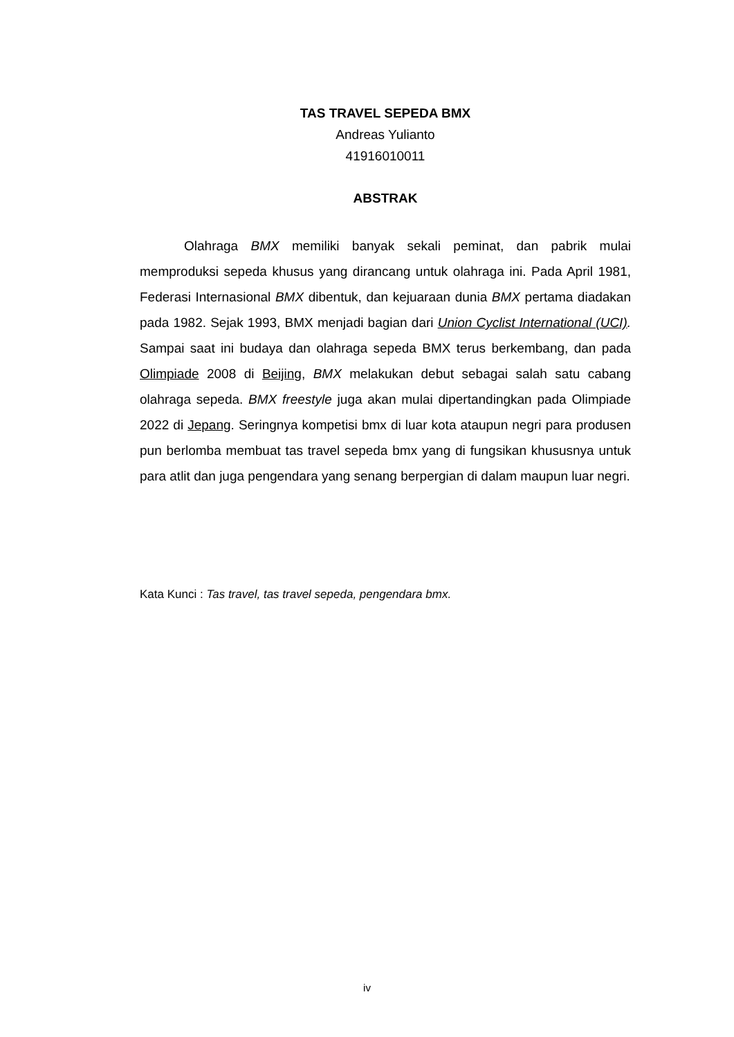TAS TRAVEL SEPEDA BMX
Andreas Yulianto
41916010011
ABSTRAK
Olahraga BMX memiliki banyak sekali peminat, dan pabrik mulai memproduksi sepeda khusus yang dirancang untuk olahraga ini. Pada April 1981, Federasi Internasional BMX dibentuk, dan kejuaraan dunia BMX pertama diadakan pada 1982. Sejak 1993, BMX menjadi bagian dari Union Cyclist International (UCI). Sampai saat ini budaya dan olahraga sepeda BMX terus berkembang, dan pada Olimpiade 2008 di Beijing, BMX melakukan debut sebagai salah satu cabang olahraga sepeda. BMX freestyle juga akan mulai dipertandingkan pada Olimpiade 2022 di Jepang. Seringnya kompetisi bmx di luar kota ataupun negri para produsen pun berlomba membuat tas travel sepeda bmx yang di fungsikan khususnya untuk para atlit dan juga pengendara yang senang berpergian di dalam maupun luar negri.
Kata Kunci : Tas travel, tas travel sepeda, pengendara bmx.
iv